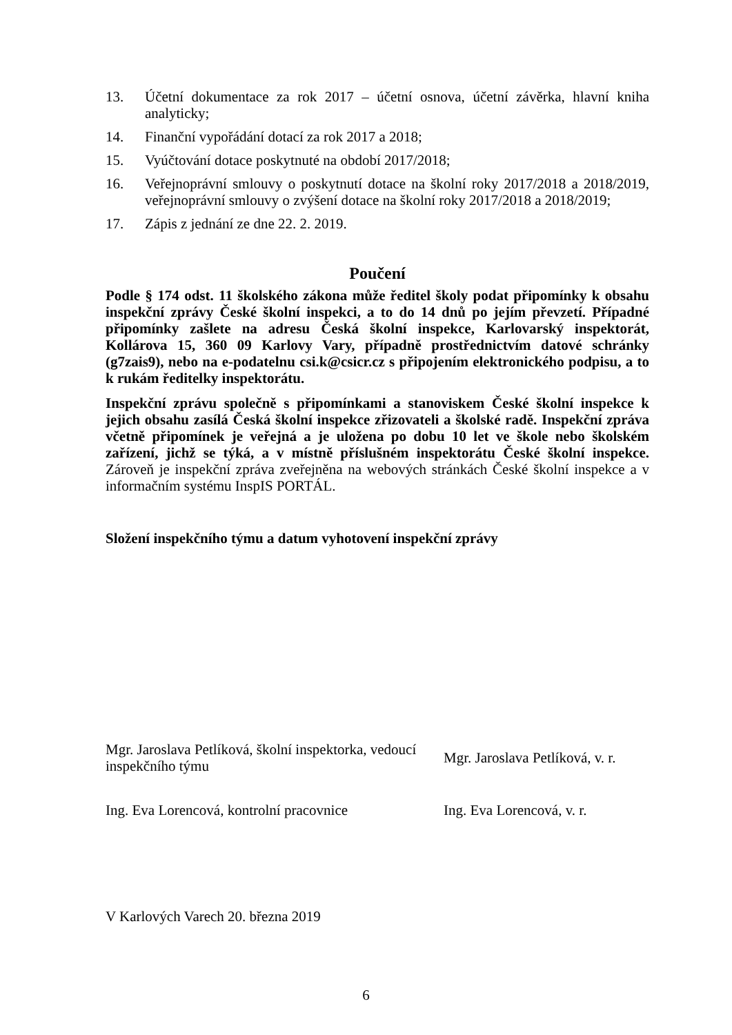13. Účetní dokumentace za rok 2017 – účetní osnova, účetní závěrka, hlavní kniha analyticky;
14. Finanční vypořádání dotací za rok 2017 a 2018;
15. Vyúčtování dotace poskytnuté na období 2017/2018;
16. Veřejnoprávní smlouvy o poskytnutí dotace na školní roky 2017/2018 a 2018/2019, veřejnoprávní smlouvy o zvýšení dotace na školní roky 2017/2018 a 2018/2019;
17. Zápis z jednání ze dne 22. 2. 2019.
Poučení
Podle § 174 odst. 11 školského zákona může ředitel školy podat připomínky k obsahu inspekční zprávy České školní inspekci, a to do 14 dnů po jejím převzetí. Případné připomínky zašlete na adresu Česká školní inspekce, Karlovarský inspektorát, Kollárova 15, 360 09 Karlovy Vary, případně prostřednictvím datové schránky (g7zais9), nebo na e-podatelnu csi.k@csicr.cz s připojením elektronického podpisu, a to k rukám ředitelky inspektorátu.
Inspekční zprávu společně s připomínkami a stanoviskem České školní inspekce k jejich obsahu zasílá Česká školní inspekce zřizovateli a školské radě. Inspekční zpráva včetně připomínek je veřejná a je uložena po dobu 10 let ve škole nebo školském zařízení, jichž se týká, a v místně příslušném inspektorátu České školní inspekce. Zároveň je inspekční zpráva zveřejněna na webových stránkách České školní inspekce a v informačním systému InspIS PORTÁL.
Složení inspekčního týmu a datum vyhotovení inspekční zprávy
| Mgr. Jaroslava Petlíková, školní inspektorka, vedoucí inspekčního týmu | Mgr. Jaroslava Petlíková, v. r. |
| Ing. Eva Lorencová, kontrolní pracovnice | Ing. Eva Lorencová, v. r. |
V Karlových Varech 20. března 2019
6